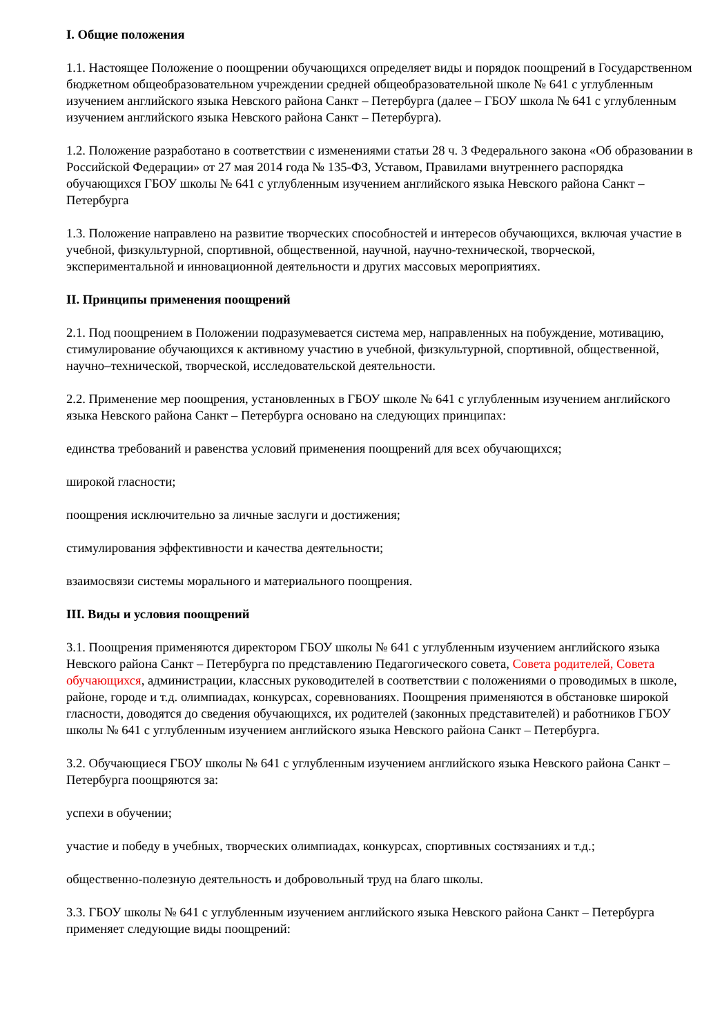I. Общие положения
1.1. Настоящее Положение о поощрении обучающихся определяет виды и порядок поощрений в Государственном бюджетном общеобразовательном учреждении средней общеобразовательной школе № 641 с углубленным изучением английского языка Невского района Санкт – Петербурга (далее – ГБОУ школа № 641 с углубленным изучением английского языка Невского района Санкт – Петербурга).
1.2. Положение разработано в соответствии с изменениями статьи 28 ч. 3 Федерального закона «Об образовании в Российской Федерации» от 27 мая 2014 года № 135-ФЗ, Уставом, Правилами внутреннего распорядка обучающихся ГБОУ школы № 641 с углубленным изучением английского языка Невского района Санкт – Петербурга
1.3. Положение направлено на развитие творческих способностей и интересов обучающихся, включая участие в учебной, физкультурной, спортивной, общественной, научной, научно-технической, творческой, экспериментальной и инновационной деятельности и других массовых мероприятиях.
II. Принципы применения поощрений
2.1. Под поощрением в Положении подразумевается система мер, направленных на побуждение, мотивацию, стимулирование обучающихся к активному участию в учебной, физкультурной, спортивной, общественной, научно–технической, творческой, исследовательской деятельности.
2.2. Применение мер поощрения, установленных в ГБОУ школе № 641 с углубленным изучением английского языка Невского района Санкт – Петербурга основано на следующих принципах:
единства требований и равенства условий применения поощрений для всех обучающихся;
широкой гласности;
поощрения исключительно за личные заслуги и достижения;
стимулирования эффективности и качества деятельности;
взаимосвязи системы морального и материального поощрения.
III. Виды и условия поощрений
3.1. Поощрения применяются директором ГБОУ школы № 641 с углубленным изучением английского языка Невского района Санкт – Петербурга по представлению Педагогического совета, Совета родителей, Совета обучающихся, администрации, классных руководителей в соответствии с положениями о проводимых в школе, районе, городе и т.д. олимпиадах, конкурсах, соревнованиях. Поощрения применяются в обстановке широкой гласности, доводятся до сведения обучающихся, их родителей (законных представителей) и работников ГБОУ школы № 641 с углубленным изучением английского языка Невского района Санкт – Петербурга.
3.2. Обучающиеся ГБОУ школы № 641 с углубленным изучением английского языка Невского района Санкт – Петербурга поощряются за:
успехи в обучении;
участие и победу в учебных, творческих олимпиадах, конкурсах, спортивных состязаниях и т.д.;
общественно-полезную деятельность и добровольный труд на благо школы.
3.3. ГБОУ школы № 641 с углубленным изучением английского языка Невского района Санкт – Петербурга применяет следующие виды поощрений: